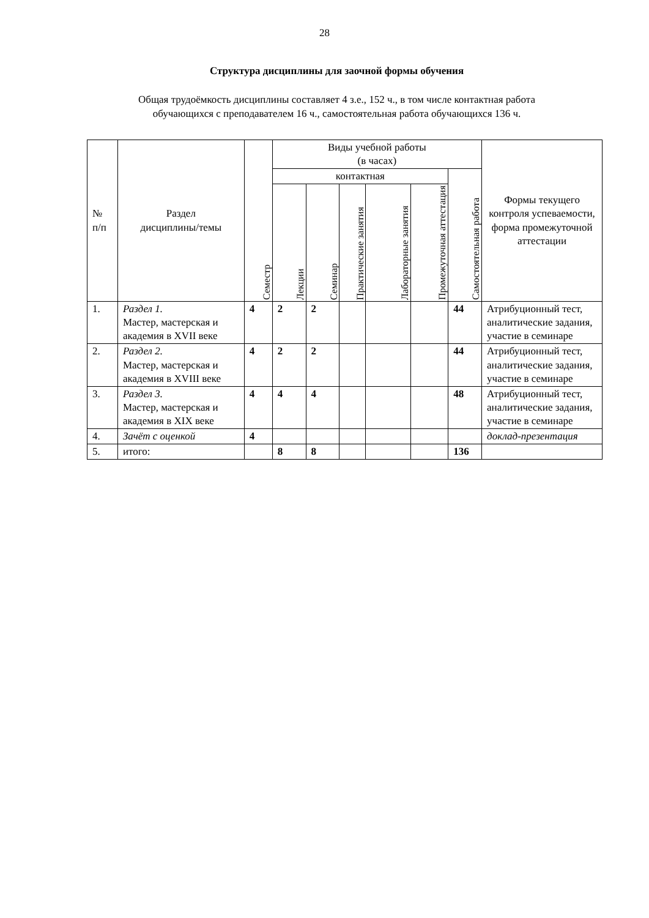28
Структура дисциплины для заочной формы обучения
Общая трудоёмкость дисциплины составляет 4 з.е., 152 ч., в том числе контактная работа
обучающихся с преподавателем 16 ч., самостоятельная работа обучающихся 136 ч.
| № п/п | Раздел дисциплины/темы | Семестр | Виды учебной работы (в часах) | | | | | | Формы текущего контроля успеваемости, форма промежуточной аттестации |
| --- | --- | --- | --- | --- | --- | --- | --- | --- | --- |
| | | | контактная | | | | | Самостоятельная работа | |
| | | | Лекции | Семинар | Практические занятия | Лабораторные занятия | Промежуточная аттестация | | |
| 1. | Раздел 1. Мастер, мастерская и академия в XVII веке | 4 | 2 | 2 | | | | 44 | Атрибуционный тест, аналитические задания, участие в семинаре |
| 2. | Раздел 2. Мастер, мастерская и академия в XVIII веке | 4 | 2 | 2 | | | | 44 | Атрибуционный тест, аналитические задания, участие в семинаре |
| 3. | Раздел 3. Мастер, мастерская и академия в XIX веке | 4 | 4 | 4 | | | | 48 | Атрибуционный тест, аналитические задания, участие в семинаре |
| 4. | Зачёт с оценкой | 4 | | | | | | | доклад-презентация |
| 5. | итого: | | 8 | 8 | | | | 136 | |